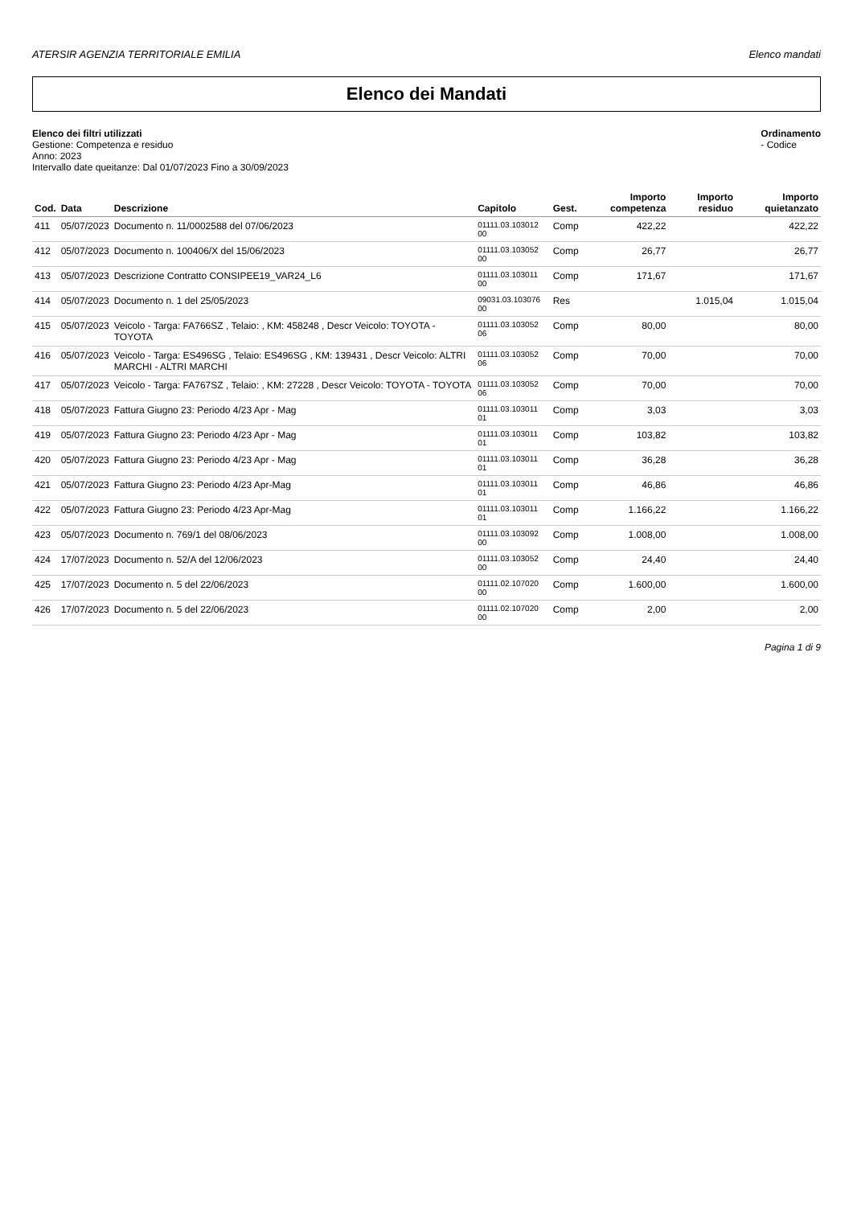ATERSIR AGENZIA TERRITORIALE EMILIA Elenco mandati
Elenco dei Mandati
Elenco dei filtri utilizzati
Gestione: Competenza e residuo
Anno: 2023
Intervallo date queitanze: Dal 01/07/2023 Fino a 30/09/2023
Ordinamento
- Codice
| Cod. | Data | Descrizione | Capitolo | Gest. | Importo competenza | Importo residuo | Importo quietanzato |
| --- | --- | --- | --- | --- | --- | --- | --- |
| 411 | 05/07/2023 | Documento n. 11/0002588 del 07/06/2023 | 01111.03.103012 00 | Comp | 422,22 | | 422,22 |
| 412 | 05/07/2023 | Documento n. 100406/X del 15/06/2023 | 01111.03.103052 00 | Comp | 26,77 | | 26,77 |
| 413 | 05/07/2023 | Descrizione Contratto CONSIPEE19_VAR24_L6 | 01111.03.103011 00 | Comp | 171,67 | | 171,67 |
| 414 | 05/07/2023 | Documento n. 1 del 25/05/2023 | 09031.03.103076 00 | Res | | 1.015,04 | 1.015,04 |
| 415 | 05/07/2023 | Veicolo - Targa: FA766SZ , Telaio: , KM: 458248 , Descr Veicolo: TOYOTA - TOYOTA | 01111.03.103052 06 | Comp | 80,00 | | 80,00 |
| 416 | 05/07/2023 | Veicolo - Targa: ES496SG , Telaio: ES496SG , KM: 139431 , Descr Veicolo: ALTRI MARCHI - ALTRI MARCHI | 01111.03.103052 06 | Comp | 70,00 | | 70,00 |
| 417 | 05/07/2023 | Veicolo - Targa: FA767SZ , Telaio: , KM: 27228 , Descr Veicolo: TOYOTA - TOYOTA | 01111.03.103052 06 | Comp | 70,00 | | 70,00 |
| 418 | 05/07/2023 | Fattura Giugno 23: Periodo 4/23 Apr - Mag | 01111.03.103011 01 | Comp | 3,03 | | 3,03 |
| 419 | 05/07/2023 | Fattura Giugno 23: Periodo 4/23 Apr - Mag | 01111.03.103011 01 | Comp | 103,82 | | 103,82 |
| 420 | 05/07/2023 | Fattura Giugno 23: Periodo 4/23 Apr - Mag | 01111.03.103011 01 | Comp | 36,28 | | 36,28 |
| 421 | 05/07/2023 | Fattura Giugno 23: Periodo 4/23 Apr-Mag | 01111.03.103011 01 | Comp | 46,86 | | 46,86 |
| 422 | 05/07/2023 | Fattura Giugno 23: Periodo 4/23 Apr-Mag | 01111.03.103011 01 | Comp | 1.166,22 | | 1.166,22 |
| 423 | 05/07/2023 | Documento n. 769/1 del 08/06/2023 | 01111.03.103092 00 | Comp | 1.008,00 | | 1.008,00 |
| 424 | 17/07/2023 | Documento n. 52/A del 12/06/2023 | 01111.03.103052 00 | Comp | 24,40 | | 24,40 |
| 425 | 17/07/2023 | Documento n. 5 del 22/06/2023 | 01111.02.107020 00 | Comp | 1.600,00 | | 1.600,00 |
| 426 | 17/07/2023 | Documento n. 5 del 22/06/2023 | 01111.02.107020 00 | Comp | 2,00 | | 2,00 |
Pagina 1 di 9